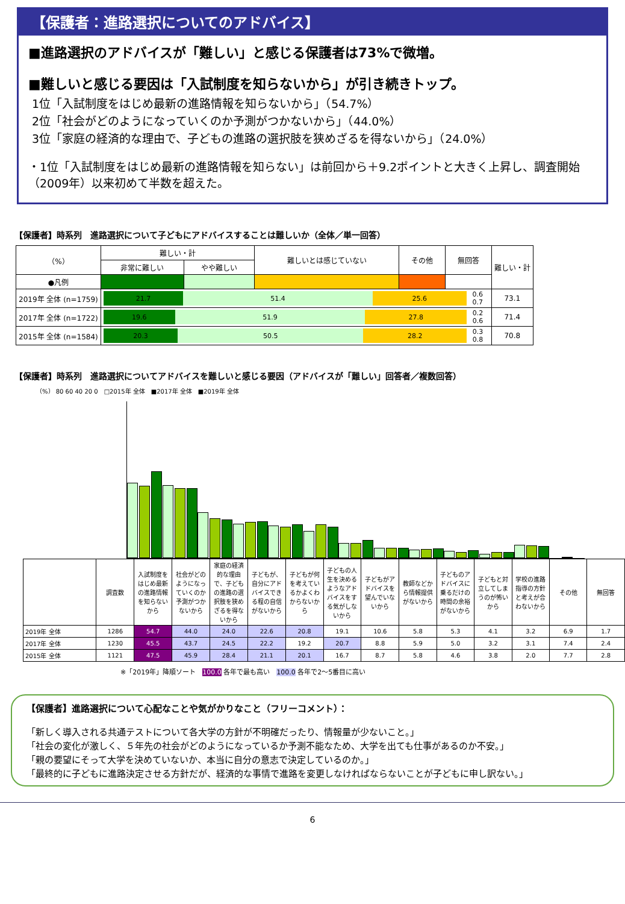【保護者：進路選択についてのアドバイス】
■進路選択のアドバイスが「難しい」と感じる保護者は73%で微増。
■難しいと感じる要因は「入試制度を知らないから」が引き続きトップ。
1位「入試制度をはじめ最新の進路情報を知らないから」（54.7%）
2位「社会がどのようになっていくのか予測がつかないから」（44.0%）
3位「家庭の経済的な理由で、子どもの進路の選択肢を狭めざるを得ないから」（24.0%）
・1位「入試制度をはじめ最新の進路情報を知らない」は前回から＋9.2ポイントと大きく上昇し、調査開始（2009年）以来初めて半数を超えた。
【保護者】時系列　進路選択について子どもにアドバイスすることは難しいか（全体／単一回答）
| （%） | 難しい・計 | | 難しいとは感じていない | その他 | 無回答 | 難しい・計 |
| --- | --- | --- | --- | --- | --- | --- |
| | 非常に難しい | やや難しい | | | | |
| ●凡例 | | | | | | |
| 2019年 全体 (n=1759) | 21.7 51.4 25.6 0.6 0.7 | | | | | 73.1 |
| 2017年 全体 (n=1722) | 19.6 51.9 27.8 0.2 0.6 | | | | | 71.4 |
| 2015年 全体 (n=1584) | 20.3 50.5 28.2 0.3 0.8 | | | | | 70.8 |
【保護者】時系列　進路選択についてアドバイスを難しいと感じる要因（アドバイスが「難しい」回答者／複数回答）
（%） 80 60 40 20 0　□2015年 全体　■2017年 全体　■2019年 全体
| | 調査数 | 入試制度をはじめ最新の進路情報を知らないから | 社会がどのようになっていくのか予測がつかないから | 家庭の経済的な理由で、子どもの進路の選択肢を狭めざるを得ないから | 子どもが、自分にアドバイスできる程の自信がないから | 子どもが何を考えているかよくわからないから | 子どもの人生を決めるようなアドバイスをする気がしないから | 子どもがアドバイスを望んでいないから | 教師などから情報提供がないから | 子どものアドバイスに乗るだけの時間の余裕がないから | 子どもと対立してしまうのが怖いから | 学校の進路指導の方針と考えが合わないから | その他 | 無回答 |
| 2019年 全体 | 1286 | 54.7 | 44.0 | 24.0 | 22.6 | 20.8 | 19.1 | 10.6 | 5.8 | 5.3 | 4.1 | 3.2 | 6.9 | 1.7 |
| 2017年 全体 | 1230 | 45.5 | 43.7 | 24.5 | 22.2 | 19.2 | 20.7 | 8.8 | 5.9 | 5.0 | 3.2 | 3.1 | 7.4 | 2.4 |
| 2015年 全体 | 1121 | 47.5 | 45.9 | 28.4 | 21.1 | 20.1 | 16.7 | 8.7 | 5.8 | 4.6 | 3.8 | 2.0 | 7.7 | 2.8 |
※「2019年」降順ソート　100.0 各年で最も高い　100.0 各年で2～5番目に高い
【保護者】進路選択について心配なことや気がかりなこと（フリーコメント）：
「新しく導入される共通テストについて各大学の方針が不明確だったり、情報量が少ないこと。」
「社会の変化が激しく、５年先の社会がどのようになっているか予測不能なため、大学を出ても仕事があるのか不安。」
「親の要望にそって大学を決めていないか、本当に自分の意志で決定しているのか。」
「最終的に子どもに進路決定させる方針だが、経済的な事情で進路を変更しなければならないことが子どもに申し訳ない。」
6